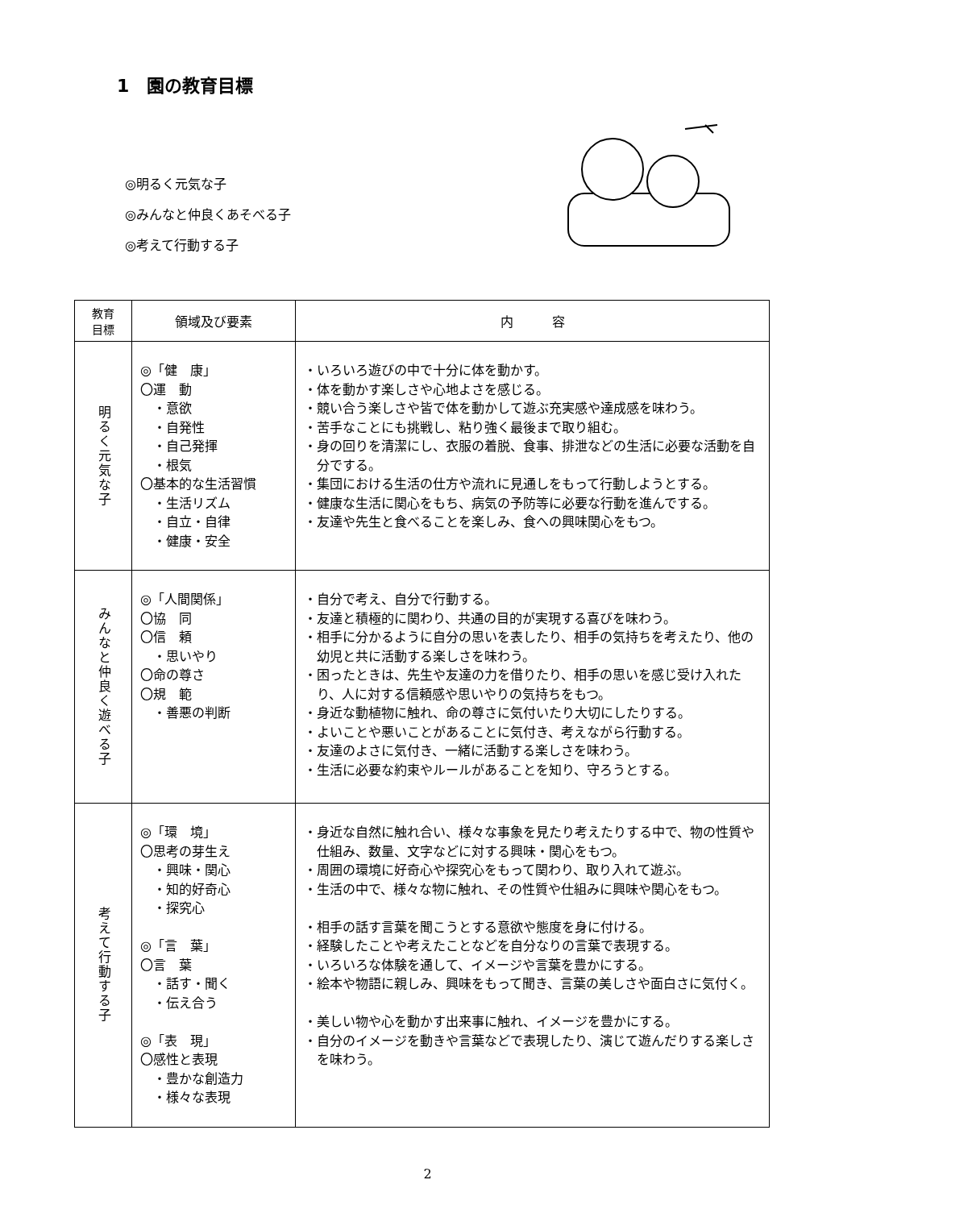1　園の教育目標
◎明るく元気な子
◎みんなと仲良くあそべる子
◎考えて行動する子
| 教育 目標 | 領域及び要素 | 内 容 |
| --- | --- | --- |
| 明るく元気な子 | ◎「健 康」 〇運 動 ・意欲 ・自発性 ・自己発揮 ・根気 〇基本的な生活習慣 ・生活リズム ・自立・自律 ・健康・安全 | ・いろいろ遊びの中で十分に体を動かす。 ・体を動かす楽しさや心地よさを感じる。 ・競い合う楽しさや皆で体を動かして遊ぶ充実感や達成感を味わう。 ・苦手なことにも挑戦し、粘り強く最後まで取り組む。 ・身の回りを清潔にし、衣服の着脱、食事、排泄などの生活に必要な活動を自分でする。 ・集団における生活の仕方や流れに見通しをもって行動しようとする。 ・健康な生活に関心をもち、病気の予防等に必要な行動を進んでする。 ・友達や先生と食べることを楽しみ、食への興味関心をもつ。 |
| みんなと仲良く遊べる子 | ◎「人間関係」 〇協 同 〇信 頼 ・思いやり 〇命の尊さ 〇規 範 ・善悪の判断 | ・自分で考え、自分で行動する。 ・友達と積極的に関わり、共通の目的が実現する喜びを味わう。 ・相手に分かるように自分の思いを表したり、相手の気持ちを考えたり、他の幼児と共に活動する楽しさを味わう。 ・困ったときは、先生や友達の力を借りたり、相手の思いを感じ受け入れたり、人に対する信頼感や思いやりの気持ちをもつ。 ・身近な動植物に触れ、命の尊さに気付いたり大切にしたりする。 ・よいことや悪いことがあることに気付き、考えながら行動する。 ・友達のよさに気付き、一緒に活動する楽しさを味わう。 ・生活に必要な約束やルールがあることを知り、守ろうとする。 |
| 考えて行動する子 | ◎「環 境」 〇思考の芽生え ・興味・関心 ・知的好奇心 ・探究心 ◎「言 葉」 〇言 葉 ・話す・聞く ・伝え合う ◎「表 現」 〇感性と表現 ・豊かな創造力 ・様々な表現 | ・身近な自然に触れ合い、様々な事象を見たり考えたりする中で、物の性質や仕組み、数量、文字などに対する興味・関心をもつ。 ・周囲の環境に好奇心や探究心をもって関わり、取り入れて遊ぶ。 ・生活の中で、様々な物に触れ、その性質や仕組みに興味や関心をもつ。 ・相手の話す言葉を聞こうとする意欲や態度を身に付ける。 ・経験したことや考えたことなどを自分なりの言葉で表現する。 ・いろいろな体験を通して、イメージや言葉を豊かにする。 ・絵本や物語に親しみ、興味をもって聞き、言葉の美しさや面白さに気付く。 ・美しい物や心を動かす出来事に触れ、イメージを豊かにする。 ・自分のイメージを動きや言葉などで表現したり、演じて遊んだりする楽しさを味わう。 |
2